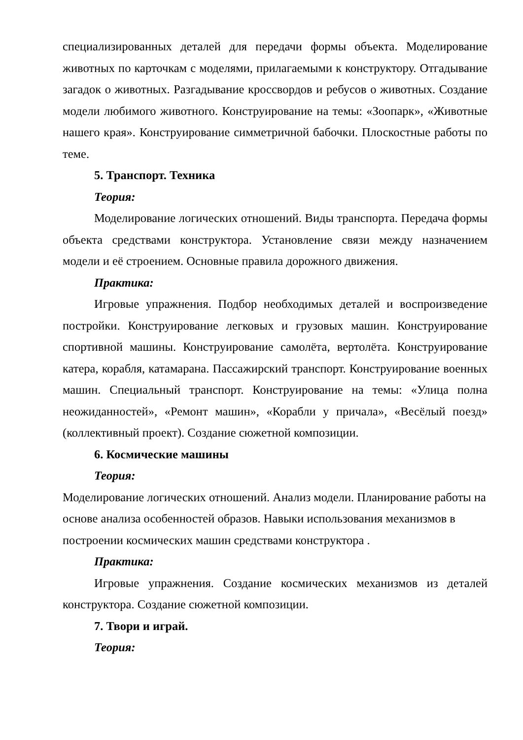специализированных деталей для передачи формы объекта. Моделирование животных по карточкам с моделями, прилагаемыми к конструктору. Отгадывание загадок о животных. Разгадывание кроссвордов и ребусов о животных. Создание модели любимого животного. Конструирование на темы: «Зоопарк», «Животные нашего края». Конструирование симметричной бабочки. Плоскостные работы по теме.
5. Транспорт. Техника
Теория:
Моделирование логических отношений. Виды транспорта. Передача формы объекта средствами конструктора. Установление связи между назначением модели и её строением. Основные правила дорожного движения.
Практика:
Игровые упражнения. Подбор необходимых деталей и воспроизведение постройки. Конструирование легковых и грузовых машин. Конструирование спортивной машины. Конструирование самолёта, вертолёта. Конструирование катера, корабля, катамарана. Пассажирский транспорт. Конструирование военных машин. Специальный транспорт. Конструирование на темы: «Улица полна неожиданностей», «Ремонт машин», «Корабли у причала», «Весёлый поезд» (коллективный проект). Создание сюжетной композиции.
6. Космические машины
Теория:
Моделирование логических отношений. Анализ модели. Планирование работы на основе анализа особенностей образов. Навыки использования механизмов в построении космических машин средствами конструктора .
Практика:
Игровые упражнения. Создание космических механизмов из деталей конструктора. Создание сюжетной композиции.
7. Твори и играй.
Теория: